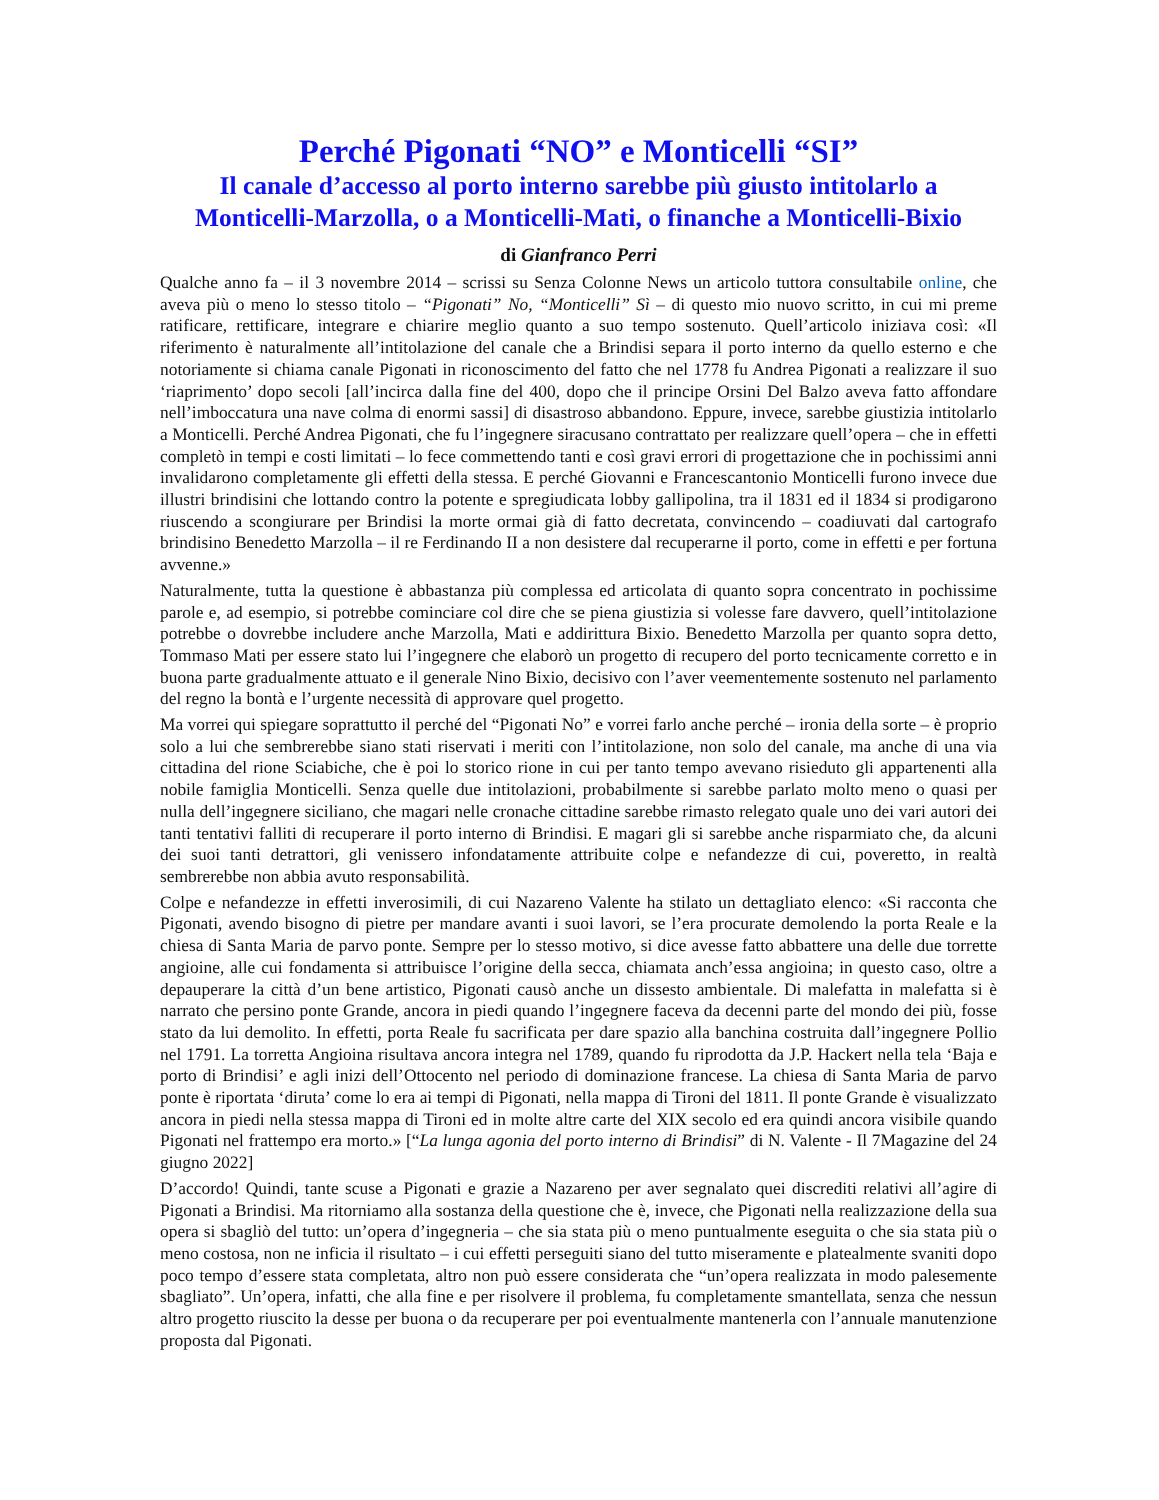Perché Pigonati “NO” e Monticelli “SI”
Il canale d’accesso al porto interno sarebbe più giusto intitolarlo a Monticelli-Marzolla, o a Monticelli-Mati, o finanche a Monticelli-Bixio
di Gianfranco Perri
Qualche anno fa – il 3 novembre 2014 – scrissi su Senza Colonne News un articolo tuttora consultabile online, che aveva più o meno lo stesso titolo – “Pigonati” No, “Monticelli” Sì – di questo mio nuovo scritto, in cui mi preme ratificare, rettificare, integrare e chiarire meglio quanto a suo tempo sostenuto. Quell’articolo iniziava così: «Il riferimento è naturalmente all’intitolazione del canale che a Brindisi separa il porto interno da quello esterno e che notoriamente si chiama canale Pigonati in riconoscimento del fatto che nel 1778 fu Andrea Pigonati a realizzare il suo ‘riaprimento’ dopo secoli [all’incirca dalla fine del 400, dopo che il principe Orsini Del Balzo aveva fatto affondare nell’imboccatura una nave colma di enormi sassi] di disastroso abbandono. Eppure, invece, sarebbe giustizia intitolarlo a Monticelli. Perché Andrea Pigonati, che fu l’ingegnere siracusano contrattato per realizzare quell’opera – che in effetti completò in tempi e costi limitati – lo fece commettendo tanti e così gravi errori di progettazione che in pochissimi anni invalidarono completamente gli effetti della stessa. E perché Giovanni e Francescantonio Monticelli furono invece due illustri brindisini che lottando contro la potente e spregiudicata lobby gallipolina, tra il 1831 ed il 1834 si prodigarono riuscendo a scongiurare per Brindisi la morte ormai già di fatto decretata, convincendo – coadiuvati dal cartografo brindisino Benedetto Marzolla – il re Ferdinando II a non desistere dal recuperarne il porto, come in effetti e per fortuna avvenne.»
Naturalmente, tutta la questione è abbastanza più complessa ed articolata di quanto sopra concentrato in pochissime parole e, ad esempio, si potrebbe cominciare col dire che se piena giustizia si volesse fare davvero, quell’intitolazione potrebbe o dovrebbe includere anche Marzolla, Mati e addirittura Bixio. Benedetto Marzolla per quanto sopra detto, Tommaso Mati per essere stato lui l’ingegnere che elaborò un progetto di recupero del porto tecnicamente corretto e in buona parte gradualmente attuato e il generale Nino Bixio, decisivo con l’aver veementemente sostenuto nel parlamento del regno la bontà e l’urgente necessità di approvare quel progetto.
Ma vorrei qui spiegare soprattutto il perché del “Pigonati No” e vorrei farlo anche perché – ironia della sorte – è proprio solo a lui che sembrerebbe siano stati riservati i meriti con l’intitolazione, non solo del canale, ma anche di una via cittadina del rione Sciabiche, che è poi lo storico rione in cui per tanto tempo avevano risieduto gli appartenenti alla nobile famiglia Monticelli. Senza quelle due intitolazioni, probabilmente si sarebbe parlato molto meno o quasi per nulla dell’ingegnere siciliano, che magari nelle cronache cittadine sarebbe rimasto relegato quale uno dei vari autori dei tanti tentativi falliti di recuperare il porto interno di Brindisi. E magari gli si sarebbe anche risparmiato che, da alcuni dei suoi tanti detrattori, gli venissero infondatamente attribuite colpe e nefandezze di cui, poveretto, in realtà sembrerebbe non abbia avuto responsabilità.
Colpe e nefandezze in effetti inverosimili, di cui Nazareno Valente ha stilato un dettagliato elenco: «Si racconta che Pigonati, avendo bisogno di pietre per mandare avanti i suoi lavori, se l’era procurate demolendo la porta Reale e la chiesa di Santa Maria de parvo ponte. Sempre per lo stesso motivo, si dice avesse fatto abbattere una delle due torrette angioine, alle cui fondamenta si attribuisce l’origine della secca, chiamata anch’essa angioina; in questo caso, oltre a depauperare la città d’un bene artistico, Pigonati causò anche un dissesto ambientale. Di malefatta in malefatta si è narrato che persino ponte Grande, ancora in piedi quando l’ingegnere faceva da decenni parte del mondo dei più, fosse stato da lui demolito. In effetti, porta Reale fu sacrificata per dare spazio alla banchina costruita dall’ingegnere Pollio nel 1791. La torretta Angioina risultava ancora integra nel 1789, quando fu riprodotta da J.P. Hackert nella tela ‘Baja e porto di Brindisi’ e agli inizi dell’Ottocento nel periodo di dominazione francese. La chiesa di Santa Maria de parvo ponte è riportata ‘diruta’ come lo era ai tempi di Pigonati, nella mappa di Tironi del 1811. Il ponte Grande è visualizzato ancora in piedi nella stessa mappa di Tironi ed in molte altre carte del XIX secolo ed era quindi ancora visibile quando Pigonati nel frattempo era morto.» [“La lunga agonia del porto interno di Brindisi” di N. Valente - Il 7Magazine del 24 giugno 2022]
D’accordo! Quindi, tante scuse a Pigonati e grazie a Nazareno per aver segnalato quei discrediti relativi all’agire di Pigonati a Brindisi. Ma ritorniamo alla sostanza della questione che è, invece, che Pigonati nella realizzazione della sua opera si sbagliò del tutto: un’opera d’ingegneria – che sia stata più o meno puntualmente eseguita o che sia stata più o meno costosa, non ne inficia il risultato – i cui effetti perseguiti siano del tutto miseramente e platealmente svaniti dopo poco tempo d’essere stata completata, altro non può essere considerata che “un’opera realizzata in modo palesemente sbagliato”. Un’opera, infatti, che alla fine e per risolvere il problema, fu completamente smantellata, senza che nessun altro progetto riuscito la desse per buona o da recuperare per poi eventualmente mantenerla con l’annuale manutenzione proposta dal Pigonati.